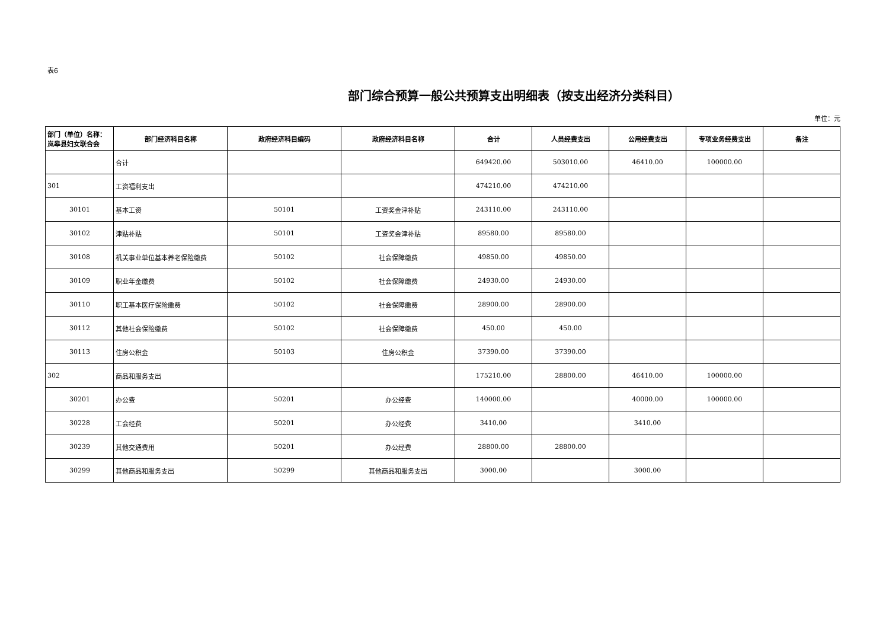表6
部门综合预算一般公共预算支出明细表（按支出经济分类科目）
单位：元
| 部门（单位）名称：岚皋县妇女联合会 | 部门经济科目名称 | 政府经济科目编码 | 政府经济科目名称 | 合计 | 人员经费支出 | 公用经费支出 | 专项业务经费支出 | 备注 |
| --- | --- | --- | --- | --- | --- | --- | --- | --- |
| | 合计 | | | 649420.00 | 503010.00 | 46410.00 | 100000.00 | |
| 301 | 工资福利支出 | | | 474210.00 | 474210.00 | | | |
| 30101 | 基本工资 | 50101 | 工资奖金津补贴 | 243110.00 | 243110.00 | | | |
| 30102 | 津贴补贴 | 50101 | 工资奖金津补贴 | 89580.00 | 89580.00 | | | |
| 30108 | 机关事业单位基本养老保险缴费 | 50102 | 社会保障缴费 | 49850.00 | 49850.00 | | | |
| 30109 | 职业年金缴费 | 50102 | 社会保障缴费 | 24930.00 | 24930.00 | | | |
| 30110 | 职工基本医疗保险缴费 | 50102 | 社会保障缴费 | 28900.00 | 28900.00 | | | |
| 30112 | 其他社会保险缴费 | 50102 | 社会保障缴费 | 450.00 | 450.00 | | | |
| 30113 | 住房公积金 | 50103 | 住房公积金 | 37390.00 | 37390.00 | | | |
| 302 | 商品和服务支出 | | | 175210.00 | 28800.00 | 46410.00 | 100000.00 | |
| 30201 | 办公费 | 50201 | 办公经费 | 140000.00 | | 40000.00 | 100000.00 | |
| 30228 | 工会经费 | 50201 | 办公经费 | 3410.00 | | 3410.00 | | |
| 30239 | 其他交通费用 | 50201 | 办公经费 | 28800.00 | 28800.00 | | | |
| 30299 | 其他商品和服务支出 | 50299 | 其他商品和服务支出 | 3000.00 | | 3000.00 | | |